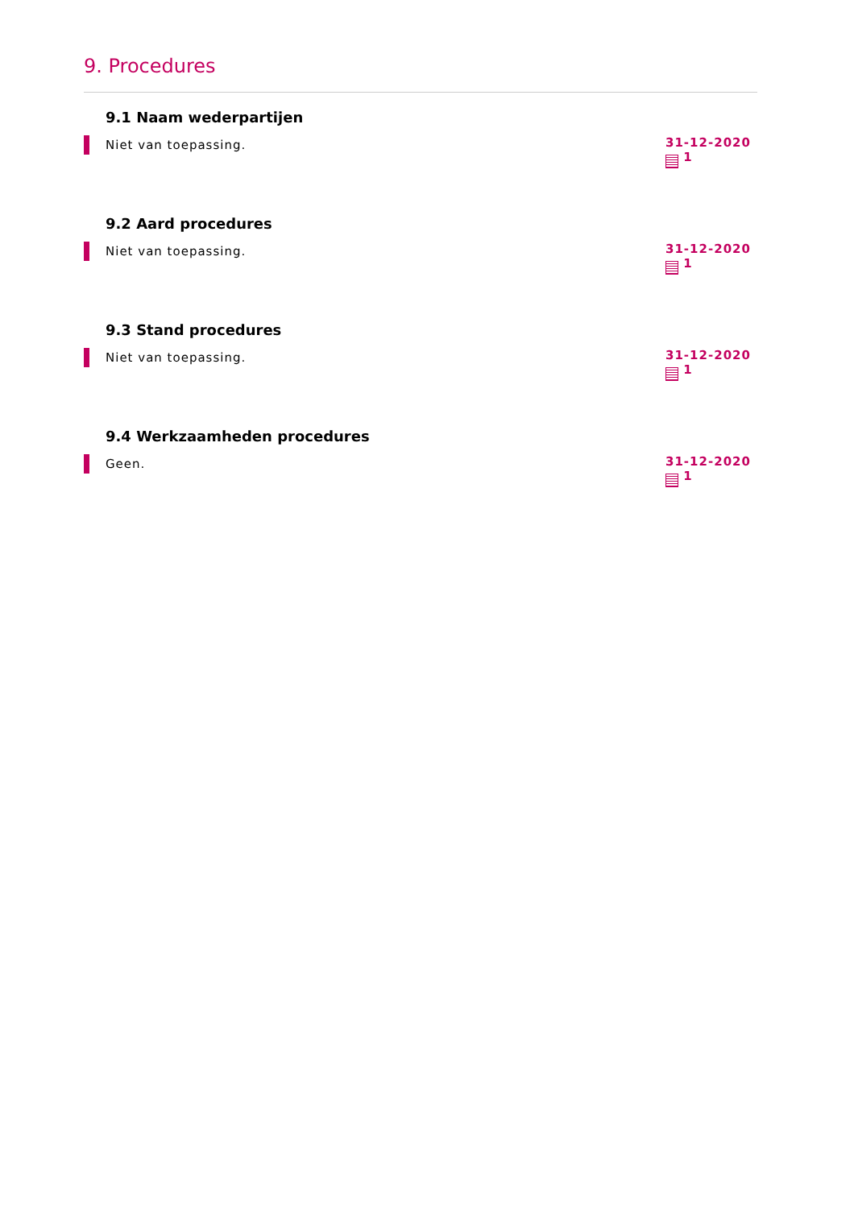9. Procedures
9.1 Naam wederpartijen
Niet van toepassing.
31-12-2020
1
9.2 Aard procedures
Niet van toepassing.
31-12-2020
1
9.3 Stand procedures
Niet van toepassing.
31-12-2020
1
9.4 Werkzaamheden procedures
Geen.
31-12-2020
1